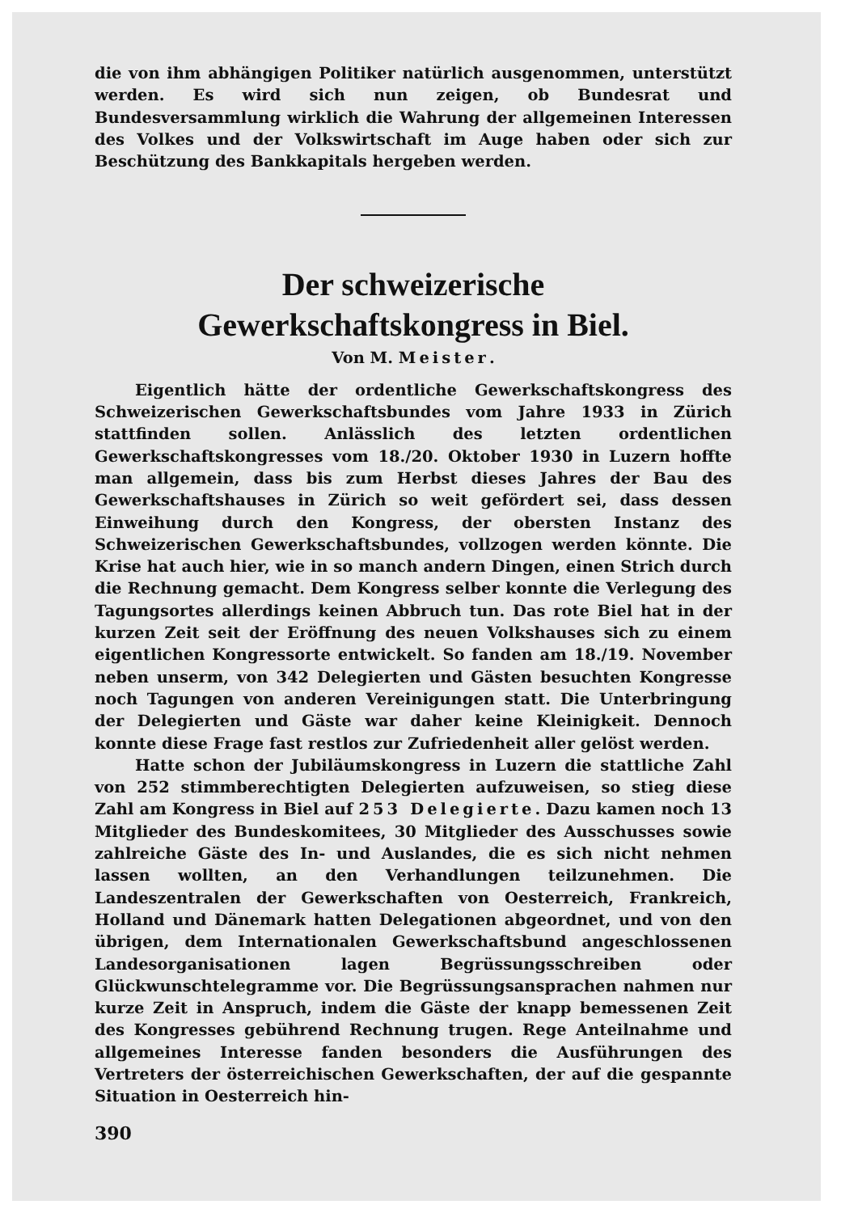die von ihm abhängigen Politiker natürlich ausgenommen, unterstützt werden. Es wird sich nun zeigen, ob Bundesrat und Bundesversammlung wirklich die Wahrung der allgemeinen Interessen des Volkes und der Volkswirtschaft im Auge haben oder sich zur Beschützung des Bankkapitals hergeben werden.
Der schweizerische
Gewerkschaftskongress in Biel.
Von M. Meister.
Eigentlich hätte der ordentliche Gewerkschaftskongress des Schweizerischen Gewerkschaftsbundes vom Jahre 1933 in Zürich stattfinden sollen. Anlässlich des letzten ordentlichen Gewerkschaftskongresses vom 18./20. Oktober 1930 in Luzern hoffte man allgemein, dass bis zum Herbst dieses Jahres der Bau des Gewerkschaftshauses in Zürich so weit gefördert sei, dass dessen Einweihung durch den Kongress, der obersten Instanz des Schweizerischen Gewerkschaftsbundes, vollzogen werden könnte. Die Krise hat auch hier, wie in so manch andern Dingen, einen Strich durch die Rechnung gemacht. Dem Kongress selber konnte die Verlegung des Tagungsortes allerdings keinen Abbruch tun. Das rote Biel hat in der kurzen Zeit seit der Eröffnung des neuen Volkshauses sich zu einem eigentlichen Kongressorte entwickelt. So fanden am 18./19. November neben unserm, von 342 Delegierten und Gästen besuchten Kongresse noch Tagungen von anderen Vereinigungen statt. Die Unterbringung der Delegierten und Gäste war daher keine Kleinigkeit. Dennoch konnte diese Frage fast restlos zur Zufriedenheit aller gelöst werden.
Hatte schon der Jubiläumskongress in Luzern die stattliche Zahl von 252 stimmberechtigten Delegierten aufzuweisen, so stieg diese Zahl am Kongress in Biel auf 253 Delegierte. Dazu kamen noch 13 Mitglieder des Bundeskomitees, 30 Mitglieder des Ausschusses sowie zahlreiche Gäste des In- und Auslandes, die es sich nicht nehmen lassen wollten, an den Verhandlungen teilzunehmen. Die Landeszentralen der Gewerkschaften von Oesterreich, Frankreich, Holland und Dänemark hatten Delegationen abgeordnet, und von den übrigen, dem Internationalen Gewerkschaftsbund angeschlossenen Landesorganisationen lagen Begrüssungsschreiben oder Glückwunschtelegramme vor. Die Begrüssungsansprachen nahmen nur kurze Zeit in Anspruch, indem die Gäste der knapp bemessenen Zeit des Kongresses gebührend Rechnung trugen. Rege Anteilnahme und allgemeines Interesse fanden besonders die Ausführungen des Vertreters der österreichischen Gewerkschaften, der auf die gespannte Situation in Oesterreich hin-
390